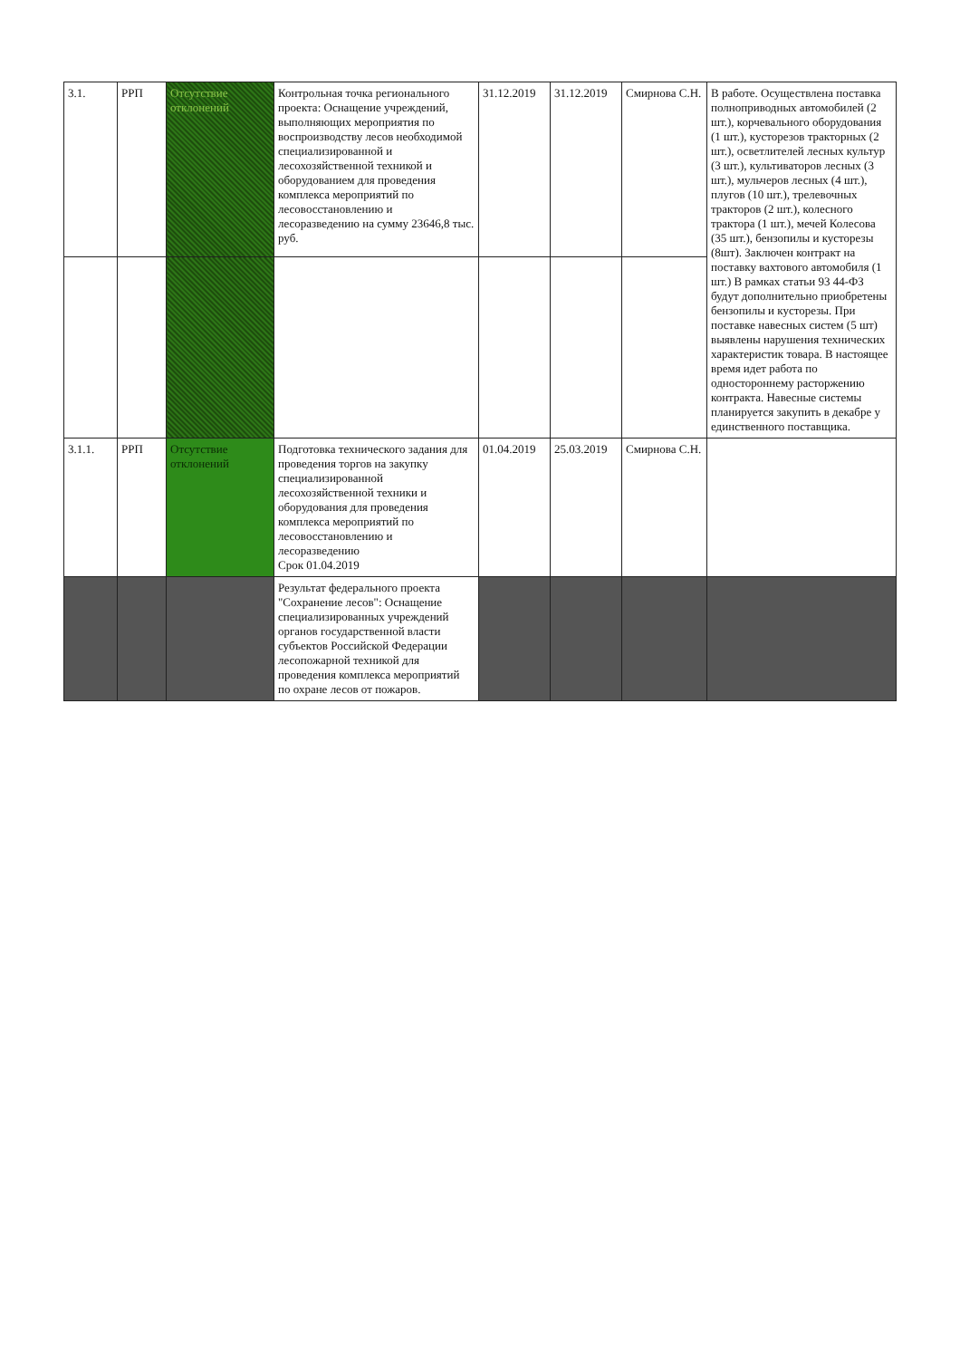| 3.1. | РРП | Отсутствие отклонений | Контрольная точка регионального проекта: Оснащение учреждений, выполняющих мероприятия по воспроизводству лесов необходимой специализированной и лесохозяйственной техникой и оборудованием для проведения комплекса мероприятий по лесовосстановлению и лесоразведению на сумму 23646,8 тыс. руб. | 31.12.2019 | 31.12.2019 | Смирнова С.Н. | В работе. Осуществлена поставка полноприводных автомобилей (2 шт.), корчевального оборудования (1 шт.), кусторезов тракторных (2 шт.), осветлителей лесных культур (3 шт.), культиваторов лесных (3 шт.), мульчеров лесных (4 шт.), плугов (10 шт.), трелевочных тракторов (2 шт.), колесного трактора (1 шт.), мечей Колесова (35 шт.), бензопилы и кусторезы (8шт). Заключен контракт на поставку вахтового автомобиля (1 шт.) В рамках статьи 93 44-ФЗ будут дополнительно приобретены бензопилы и кусторезы. При поставке навесных систем (5 шт) выявлены нарушения технических характеристик товара. В настоящее время идет работа по одностороннему расторжению контракта. Навесные системы планируется закупить в декабре у единственного поставщика. |
| 3.1.1. | РРП | Отсутствие отклонений | Подготовка технического задания для проведения торгов на закупку специализированной лесохозяйственной техники и оборудования для проведения комплекса мероприятий по лесовосстановлению и лесоразведению Срок 01.04.2019 | 01.04.2019 | 25.03.2019 | Смирнова С.Н. | |
| | | | Результат федерального проекта "Сохранение лесов": Оснащение специализированных учреждений органов государственной власти субъектов Российской Федерации лесопожарной техникой для проведения комплекса мероприятий по охране лесов от пожаров. | | | | |